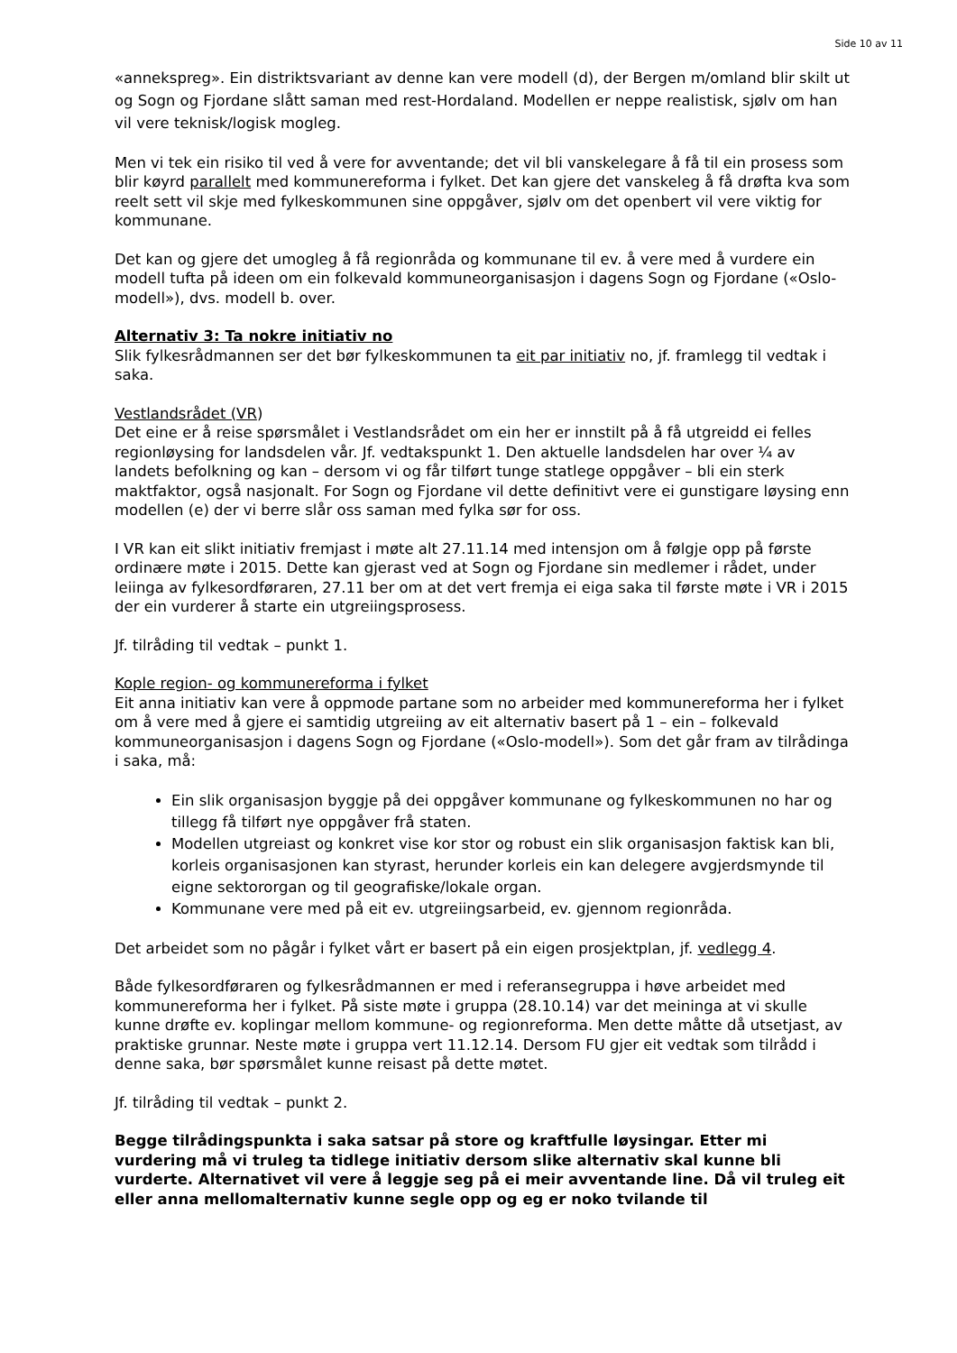Side 10 av 11
«annekspreg». Ein distriktsvariant av denne kan vere modell (d), der Bergen m/omland blir skilt ut og Sogn og Fjordane slått saman med rest-Hordaland. Modellen er neppe realistisk, sjølv om han vil vere teknisk/logisk mogleg.
Men vi tek ein risiko til ved å vere for avventande; det vil bli vanskelegare å få til ein prosess som blir køyrd parallelt med kommunereforma i fylket. Det kan gjere det vanskeleg å få drøfta kva som reelt sett vil skje med fylkeskommunen sine oppgåver, sjølv om det openbert vil vere viktig for kommunane.
Det kan og gjere det umogleg å få regionråda og kommunane til ev. å vere med å vurdere ein modell tufta på ideen om ein folkevald kommuneorganisasjon i dagens Sogn og Fjordane («Oslo-modell»), dvs. modell b. over.
Alternativ 3: Ta nokre initiativ no
Slik fylkesrådmannen ser det bør fylkeskommunen ta eit par initiativ no, jf. framlegg til vedtak i saka.
Vestlandsrådet (VR)
Det eine er å reise spørsmålet i Vestlandsrådet om ein her er innstilt på å få utgreidd ei felles regionløysing for landsdelen vår. Jf. vedtakspunkt 1. Den aktuelle landsdelen har over ¼ av landets befolkning og kan – dersom vi og får tilført tunge statlege oppgåver – bli ein sterk maktfaktor, også nasjonalt. For Sogn og Fjordane vil dette definitivt vere ei gunstigare løysing enn modellen (e) der vi berre slår oss saman med fylka sør for oss.
I VR kan eit slikt initiativ fremjast i møte alt 27.11.14 med intensjon om å følgje opp på første ordinære møte i 2015. Dette kan gjerast ved at Sogn og Fjordane sin medlemer i rådet, under leiinga av fylkesordføraren, 27.11 ber om at det vert fremja ei eiga saka til første møte i VR i 2015 der ein vurderer å starte ein utgreiingsprosess.
Jf. tilråding til vedtak – punkt 1.
Kople region- og kommunereforma i fylket
Eit anna initiativ kan vere å oppmode partane som no arbeider med kommunereforma her i fylket om å vere med å gjere ei samtidig utgreiing av eit alternativ basert på 1 – ein – folkevald kommuneorganisasjon i dagens Sogn og Fjordane («Oslo-modell»). Som det går fram av tilrådinga i saka, må:
Ein slik organisasjon byggje på dei oppgåver kommunane og fylkeskommunen no har og tillegg få tilført nye oppgåver frå staten.
Modellen utgreiast og konkret vise kor stor og robust ein slik organisasjon faktisk kan bli, korleis organisasjonen kan styrast, herunder korleis ein kan delegere avgjerdsmynde til eigne sektororgan og til geografiske/lokale organ.
Kommunane vere med på eit ev. utgreiingsarbeid, ev. gjennom regionråda.
Det arbeidet som no pågår i fylket vårt er basert på ein eigen prosjektplan, jf. vedlegg 4.
Både fylkesordføraren og fylkesrådmannen er med i referansegruppa i høve arbeidet med kommunereforma her i fylket. På siste møte i gruppa (28.10.14) var det meininga at vi skulle kunne drøfte ev. koplingar mellom kommune- og regionreforma. Men dette måtte då utsetjast, av praktiske grunnar. Neste møte i gruppa vert 11.12.14. Dersom FU gjer eit vedtak som tilrådd i denne saka, bør spørsmålet kunne reisast på dette møtet.
Jf. tilråding til vedtak – punkt 2.
Begge tilrådingspunkta i saka satsar på store og kraftfulle løysingar. Etter mi vurdering må vi truleg ta tidlege initiativ dersom slike alternativ skal kunne bli vurderte. Alternativet vil vere å leggje seg på ei meir avventande line. Då vil truleg eit eller anna mellomalternativ kunne segle opp og eg er noko tvilande til